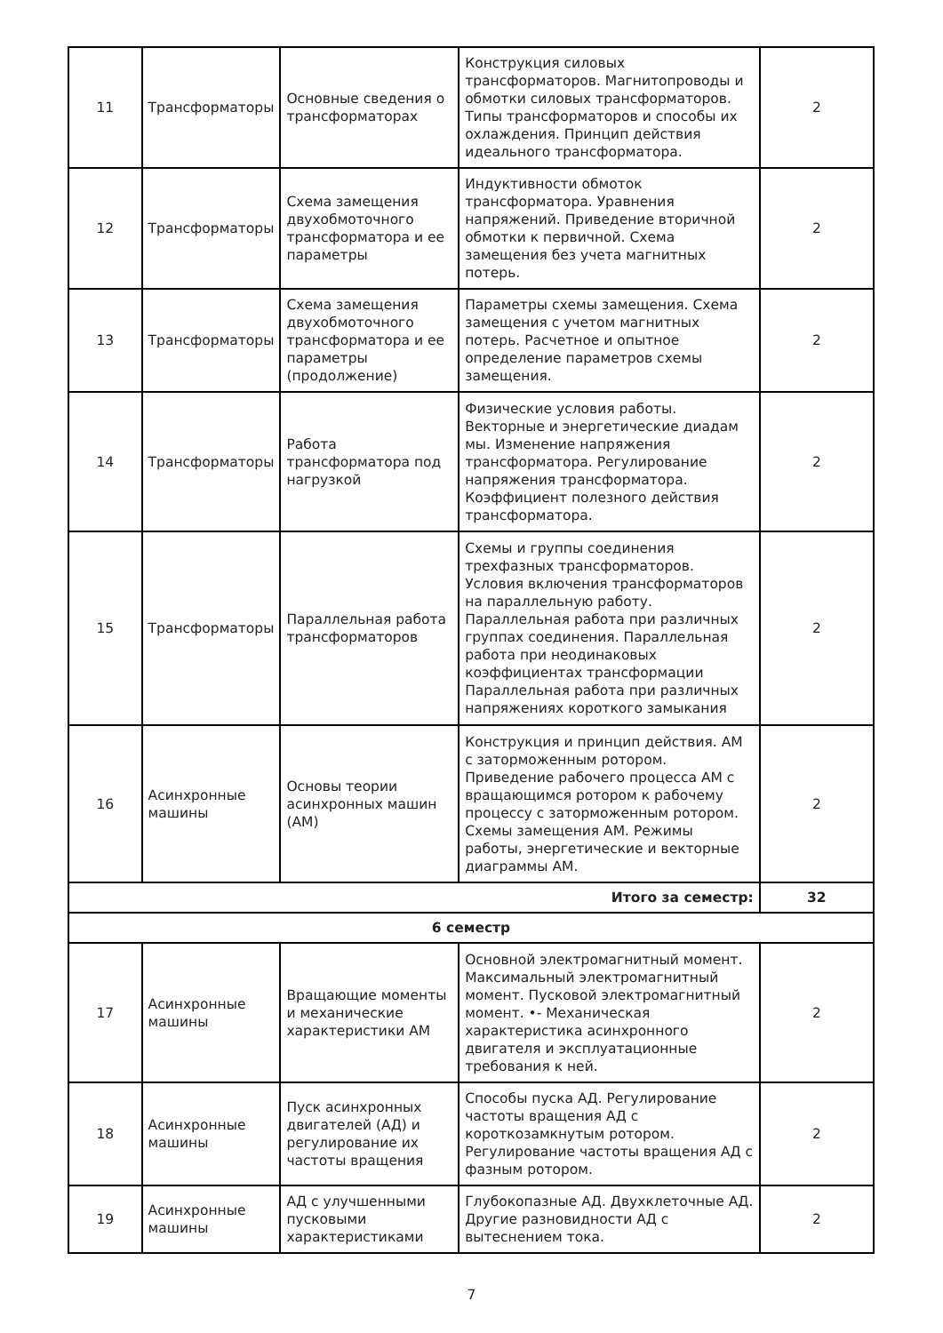| 11 | Трансформаторы | Основные сведения о трансформаторах | Конструкция силовых трансформаторов. Магнитопроводы и обмотки силовых трансформаторов. Типы трансформаторов и способы их охлаждения. Принцип действия идеального трансформатора. | 2 |
| 12 | Трансформаторы | Схема замещения двухобмоточного трансформатора и ее параметры | Индуктивности обмоток трансформатора. Уравнения напряжений. Приведение вторичной обмотки к первичной. Схема замещения без учета магнитных потерь. | 2 |
| 13 | Трансформаторы | Схема замещения двухобмоточного трансформатора и ее параметры (продолжение) | Параметры схемы замещения. Схема замещения с учетом магнитных потерь. Расчетное и опытное определение параметров схемы замещения. | 2 |
| 14 | Трансформаторы | Работа трансформатора под нагрузкой | Физические условия работы. Векторные и энергетические диадам мы. Изменение напряжения трансформатора. Регулирование напряжения трансформатора. Коэффициент полезного действия трансформатора. | 2 |
| 15 | Трансформаторы | Параллельная работа трансформаторов | Схемы и группы соединения трехфазных трансформаторов. Условия включения трансформаторов на параллельную работу. Параллельная работа при различных группах соединения. Параллельная работа при неодинаковых коэффициентах трансформации Параллельная работа при различных напряжениях короткого замыкания | 2 |
| 16 | Асинхронные машины | Основы теории асинхронных машин (АМ) | Конструкция и принцип действия. АМ с заторможенным ротором. Приведение рабочего процесса АМ с вращающимся ротором к рабочему процессу с заторможенным ротором. Схемы замещения АМ. Режимы работы, энергетические и векторные диаграммы АМ. | 2 |
| Итого за семестр: | | | | 32 |
| 6 семестр | | | | |
| 17 | Асинхронные машины | Вращающие моменты и механические характеристики АМ | Основной электромагнитный момент. Максимальный электромагнитный момент. Пусковой электромагнитный момент. •- Механическая характеристика асинхронного двигателя и эксплуатационные требования к ней. | 2 |
| 18 | Асинхронные машины | Пуск асинхронных двигателей (АД) и регулирование их частоты вращения | Способы пуска АД. Регулирование частоты вращения АД с короткозамкнутым ротором. Регулирование частоты вращения АД с фазным ротором. | 2 |
| 19 | Асинхронные машины | АД с улучшенными пусковыми характеристиками | Глубокопазные АД. Двухклеточные АД. Другие разновидности АД с вытеснением тока. | 2 |
7